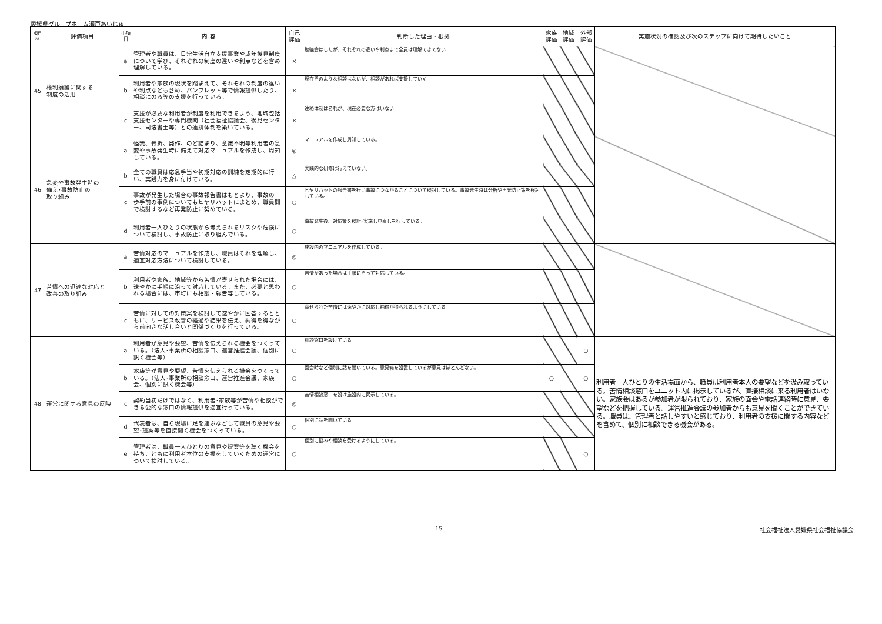愛媛県グループホーム瀬戸あいじゅ
| 項目 № | 評価項目 | 小項目 | 内 容 | 自己 評価 | 判断した理由・根拠 | 家族 評価 | 地域 評価 | 外部 評価 | 実施状況の確認及び次のステップに向けて期待したいこと |
| --- | --- | --- | --- | --- | --- | --- | --- | --- | --- |
| 45 | 権利擁護に関する 制度の活用 | a | 管理者や職員は、日常生活自立支援事業や成年後見制度について学び、それぞれの制度の違いや利点などを含め理解している。 | × | 勉強会はしたが、それぞれの違いや利点まで全員は理解できてない | | | | |
| | | b | 利用者や家族の現状を踏まえて、それぞれの制度の違いや利点なども含め、パンフレット等で情報提供したり、相談にのる等の支援を行っている。 | × | 現在そのような相談はないが、相談があれば支援していく | | | | |
| | | c | 支援が必要な利用者が制度を利用できるよう、地域包括支援センターや専門機関（社会福祉協議会、後見センター、司法書士等）との連携体制を築いている。 | × | 連絡体制はあれが、現在必要な方はいない | | | | |
| 46 | 急変や事故発生時の 備え･事故防止の 取り組み | a | 怪我、骨折、発作、のど詰まり、意識不明等利用者の急変や事故発生時に備えて対応マニュアルを作成し、周知している。 | ◎ | マニュアルを作成し周知している。 | | | | |
| | | b | 全ての職員は応急手当や初期対応の訓練を定期的に行い、実践力を身に付けている。 | △ | 実践的な研修は行えていない。 | | | | |
| | | c | 事故が発生した場合の事故報告書はもとより、事故の一歩手前の事例についてもヒヤリハットにまとめ、職員間で検討するなど再発防止に努めている。 | ○ | ヒヤリハットの報告書を行い事故につながることについて検討している。事故発生時は分析や再発防止策を検討している。 | | | | |
| | | d | 利用者一人ひとりの状態から考えられるリスクや危険について検討し、事故防止に取り組んでいる。 | ○ | 事故発生後、対応策を検討･実施し見直しを行っている。 | | | | |
| 47 | 苦情への迅速な対応と 改善の取り組み | a | 苦情対応のマニュアルを作成し、職員はそれを理解し、適宜対応方法について検討している。 | ◎ | 施設内のマニュアルを作成している。 | | | | |
| | | b | 利用者や家族、地域等から苦情が寄せられた場合には、速やかに手順に沿って対応している。また、必要と思われる場合には、市町にも相談・報告等している。 | ○ | 苦情があった場合は手順にそって対応している。 | | | | |
| | | c | 苦情に対しての対策案を検討して速やかに回答するとともに、サービス改善の経過や結果を伝え、納得を得ながら前向きな話し合いと関係づくりを行っている。 | ○ | 寄せられた苦情には速やかに対応し納得が得られるようにしている。 | | | | |
| 48 | 運営に関する意見の反映 | a | 利用者が意見や要望、苦情を伝えられる機会をつくっている。（法人･事業所の相談窓口、運営推進会議、個別に訊く機会等） | ○ | 相談窓口を設けている。 | | | ○ | 利用者一人ひとりの生活場面から、職員は利用者本人の要望などを汲み取っている。苦情相談窓口をユニット内に掲示しているが、直接相談に来る利用者はいない。家族会はあるが参加者が限られており、家族の面会や電話連絡時に意見、要望などを把握している。運営推進会議の参加者からも意見を聞くことができている。職員は、管理者と話しやすいと感じており、利用者の支援に関する内容などを含めて、個別に相談できる機会がある。 |
| | | b | 家族等が意見や要望、苦情を伝えられる機会をつくっている。（法人･事業所の相談窓口、運営推進会議、家族会、個別に訊く機会等） | ○ | 面会時など個別に話を聞いている。意見箱を設置しているが意見はほとんどない。 | ○ | | ○ | |
| | | c | 契約当初だけではなく、利用者･家族等が苦情や相談ができる公的な窓口の情報提供を適宜行っている。 | ◎ | 苦情相談窓口を設け施設内に掲示している。 | | | | |
| | | d | 代表者は、自ら現場に足を運ぶなどして職員の意見や要望･提案等を直接聞く機会をつくっている。 | ○ | 個別に話を聞いている。 | | | | |
| | | e | 管理者は、職員一人ひとりの意見や提案等を聴く機会を持ち、ともに利用者本位の支援をしていくための運営について検討している。 | ○ | 個別に悩みや相談を受けるようにしている。 | | | ○ | |
15 社会福祉法人愛媛県社会福祉協議会